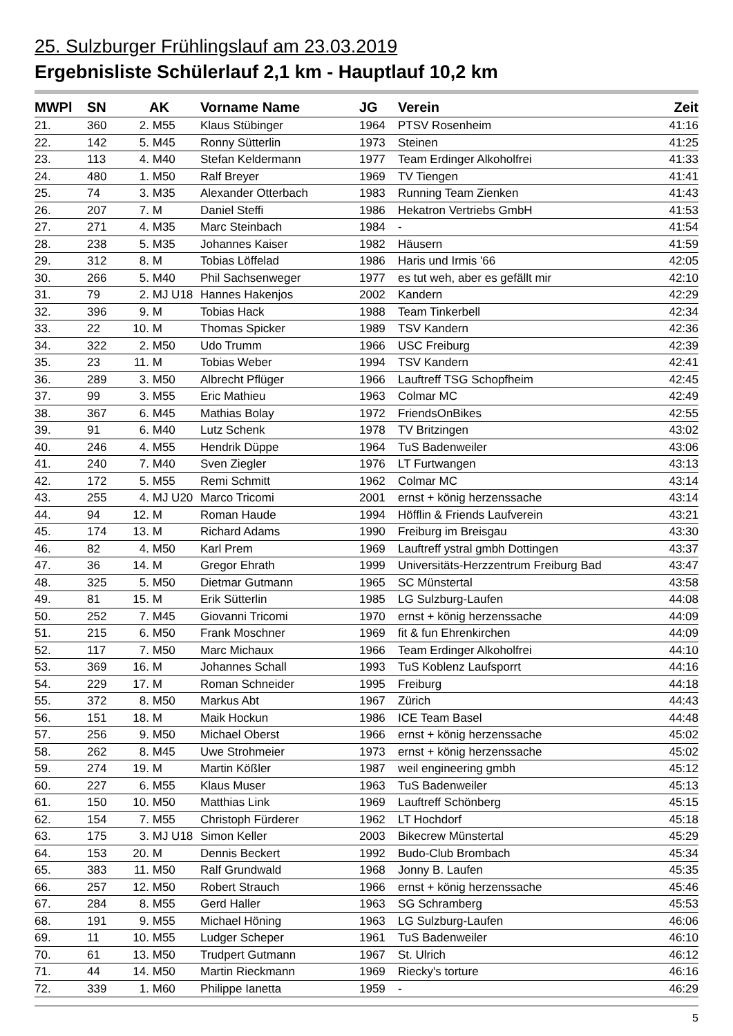25. Sulzburger Frühlingslauf am 23.03.2019
Ergebnisliste Schülerlauf 2,1 km - Hauptlauf 10,2 km
| MWPl | SN | | AK | Vorname Name | JG | Verein | Zeit |
| --- | --- | --- | --- | --- | --- | --- | --- |
| 21. | 360 | 2. | M55 | Klaus Stübinger | 1964 | PTSV Rosenheim | 41:16 |
| 22. | 142 | 5. | M45 | Ronny Sütterlin | 1973 | Steinen | 41:25 |
| 23. | 113 | 4. | M40 | Stefan Keldermann | 1977 | Team Erdinger Alkoholfrei | 41:33 |
| 24. | 480 | 1. | M50 | Ralf Breyer | 1969 | TV Tiengen | 41:41 |
| 25. | 74 | 3. | M35 | Alexander Otterbach | 1983 | Running Team Zienken | 41:43 |
| 26. | 207 | 7. | M | Daniel Steffi | 1986 | Hekatron Vertriebs GmbH | 41:53 |
| 27. | 271 | 4. | M35 | Marc Steinbach | 1984 | - | 41:54 |
| 28. | 238 | 5. | M35 | Johannes Kaiser | 1982 | Häusern | 41:59 |
| 29. | 312 | 8. | M | Tobias Löffelad | 1986 | Haris und Irmis '66 | 42:05 |
| 30. | 266 | 5. | M40 | Phil Sachsenweger | 1977 | es tut weh, aber es gefällt mir | 42:10 |
| 31. | 79 | 2. | MJ U18 | Hannes Hakenjos | 2002 | Kandern | 42:29 |
| 32. | 396 | 9. | M | Tobias Hack | 1988 | Team Tinkerbell | 42:34 |
| 33. | 22 | 10. | M | Thomas Spicker | 1989 | TSV Kandern | 42:36 |
| 34. | 322 | 2. | M50 | Udo Trumm | 1966 | USC Freiburg | 42:39 |
| 35. | 23 | 11. | M | Tobias Weber | 1994 | TSV Kandern | 42:41 |
| 36. | 289 | 3. | M50 | Albrecht Pflüger | 1966 | Lauftreff TSG Schopfheim | 42:45 |
| 37. | 99 | 3. | M55 | Eric Mathieu | 1963 | Colmar MC | 42:49 |
| 38. | 367 | 6. | M45 | Mathias Bolay | 1972 | FriendsOnBikes | 42:55 |
| 39. | 91 | 6. | M40 | Lutz Schenk | 1978 | TV Britzingen | 43:02 |
| 40. | 246 | 4. | M55 | Hendrik Düppe | 1964 | TuS Badenweiler | 43:06 |
| 41. | 240 | 7. | M40 | Sven Ziegler | 1976 | LT Furtwangen | 43:13 |
| 42. | 172 | 5. | M55 | Remi Schmitt | 1962 | Colmar MC | 43:14 |
| 43. | 255 | 4. | MJ U20 | Marco Tricomi | 2001 | ernst + könig herzenssache | 43:14 |
| 44. | 94 | 12. | M | Roman Haude | 1994 | Höfflin & Friends Laufverein | 43:21 |
| 45. | 174 | 13. | M | Richard Adams | 1990 | Freiburg im Breisgau | 43:30 |
| 46. | 82 | 4. | M50 | Karl Prem | 1969 | Lauftreff ystral gmbh Dottingen | 43:37 |
| 47. | 36 | 14. | M | Gregor Ehrath | 1999 | Universitäts-Herzzentrum Freiburg Bad | 43:47 |
| 48. | 325 | 5. | M50 | Dietmar Gutmann | 1965 | SC Münstertal | 43:58 |
| 49. | 81 | 15. | M | Erik Sütterlin | 1985 | LG Sulzburg-Laufen | 44:08 |
| 50. | 252 | 7. | M45 | Giovanni Tricomi | 1970 | ernst + könig herzenssache | 44:09 |
| 51. | 215 | 6. | M50 | Frank Moschner | 1969 | fit & fun Ehrenkirchen | 44:09 |
| 52. | 117 | 7. | M50 | Marc Michaux | 1966 | Team Erdinger Alkoholfrei | 44:10 |
| 53. | 369 | 16. | M | Johannes Schall | 1993 | TuS Koblenz Laufsporrt | 44:16 |
| 54. | 229 | 17. | M | Roman Schneider | 1995 | Freiburg | 44:18 |
| 55. | 372 | 8. | M50 | Markus Abt | 1967 | Zürich | 44:43 |
| 56. | 151 | 18. | M | Maik Hockun | 1986 | ICE Team Basel | 44:48 |
| 57. | 256 | 9. | M50 | Michael Oberst | 1966 | ernst + könig herzenssache | 45:02 |
| 58. | 262 | 8. | M45 | Uwe Strohmeier | 1973 | ernst + könig herzenssache | 45:02 |
| 59. | 274 | 19. | M | Martin Kößler | 1987 | weil engineering gmbh | 45:12 |
| 60. | 227 | 6. | M55 | Klaus Muser | 1963 | TuS Badenweiler | 45:13 |
| 61. | 150 | 10. | M50 | Matthias Link | 1969 | Lauftreff Schönberg | 45:15 |
| 62. | 154 | 7. | M55 | Christoph Fürderer | 1962 | LT Hochdorf | 45:18 |
| 63. | 175 | 3. | MJ U18 | Simon Keller | 2003 | Bikecrew Münstertal | 45:29 |
| 64. | 153 | 20. | M | Dennis Beckert | 1992 | Budo-Club Brombach | 45:34 |
| 65. | 383 | 11. | M50 | Ralf Grundwald | 1968 | Jonny B. Laufen | 45:35 |
| 66. | 257 | 12. | M50 | Robert Strauch | 1966 | ernst + könig herzenssache | 45:46 |
| 67. | 284 | 8. | M55 | Gerd Haller | 1963 | SG Schramberg | 45:53 |
| 68. | 191 | 9. | M55 | Michael Höning | 1963 | LG Sulzburg-Laufen | 46:06 |
| 69. | 11 | 10. | M55 | Ludger Scheper | 1961 | TuS Badenweiler | 46:10 |
| 70. | 61 | 13. | M50 | Trudpert Gutmann | 1967 | St. Ulrich | 46:12 |
| 71. | 44 | 14. | M50 | Martin Rieckmann | 1969 | Riecky's torture | 46:16 |
| 72. | 339 | 1. | M60 | Philippe Ianetta | 1959 | - | 46:29 |
5